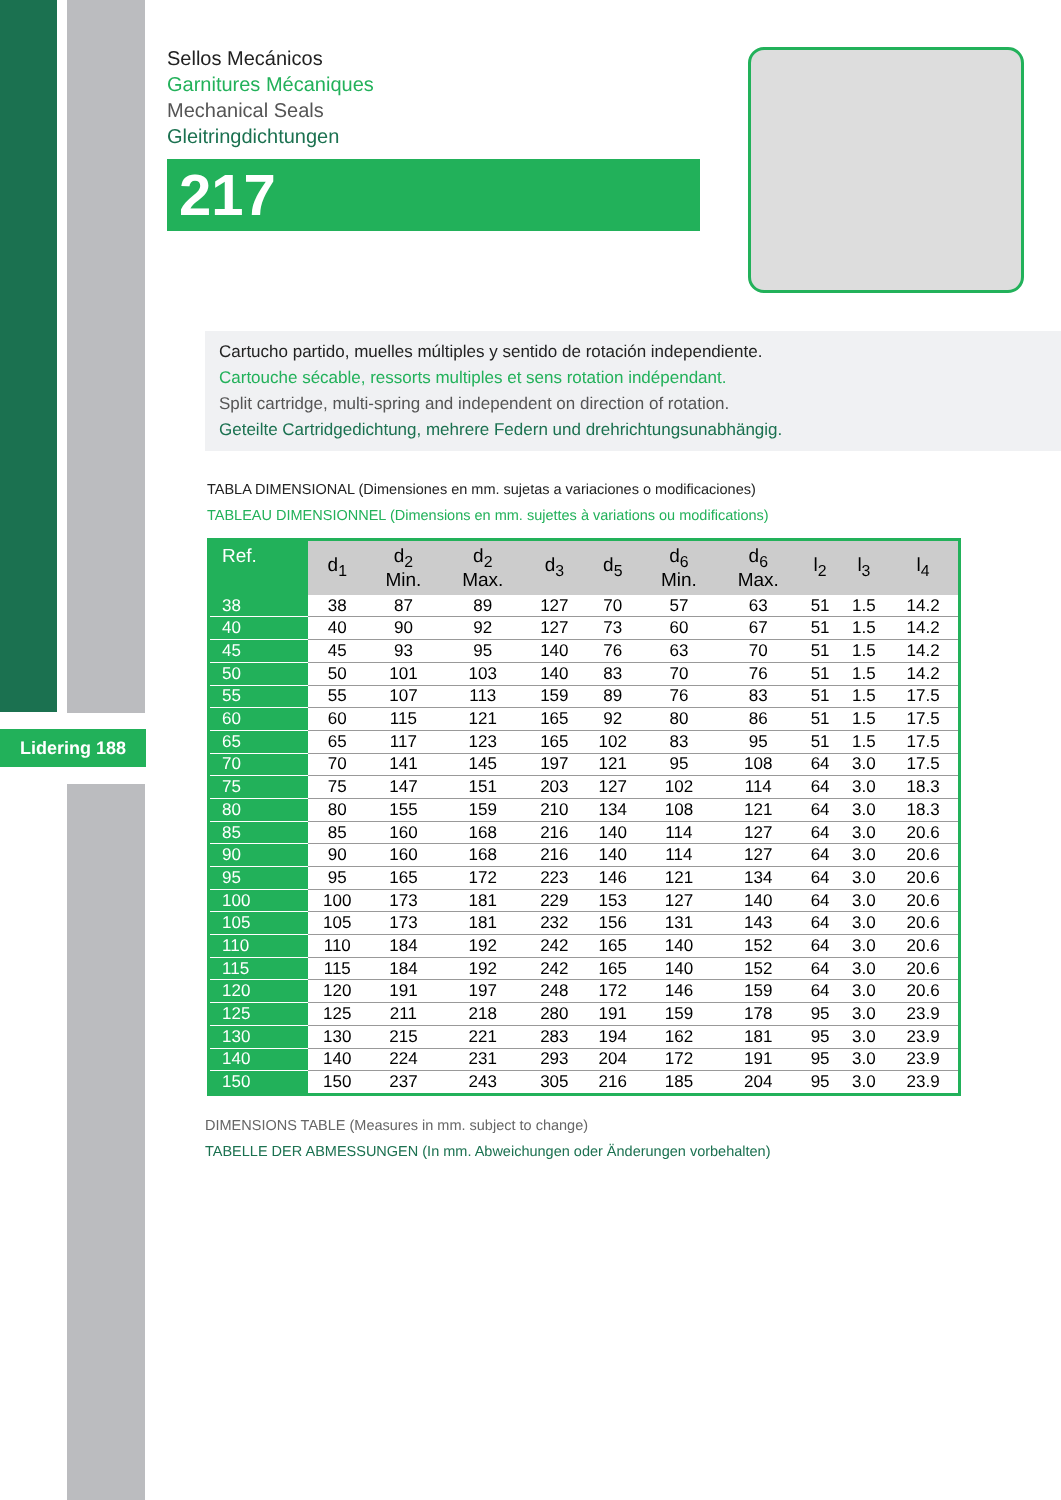Lidering 188
Sellos Mecánicos
Garnitures Mécaniques
Mechanical Seals
Gleitringdichtungen
217
Cartucho partido, muelles múltiples y sentido de rotación independiente.
Cartouche sécable, ressorts multiples et sens rotation indépendant.
Split cartridge, multi-spring and independent on direction of rotation.
Geteilte Cartridgedichtung, mehrere Federn und drehrichtungsunabhängig.
TABLA DIMENSIONAL (Dimensiones en mm. sujetas a variaciones o modificaciones)
TABLEAU DIMENSIONNEL (Dimensions en mm. sujettes à variations ou modifications)
| Ref. | d<sub>1</sub> | d<sub>2</sub> Min. | d<sub>2</sub> Max. | d<sub>3</sub> | d<sub>5</sub> | d<sub>6</sub> Min. | d<sub>6</sub> Max. | l<sub>2</sub> | l<sub>3</sub> | l<sub>4</sub> |
| --- | --- | --- | --- | --- | --- | --- | --- | --- | --- | --- |
| 38 | 38 | 87 | 89 | 127 | 70 | 57 | 63 | 51 | 1.5 | 14.2 |
| 40 | 40 | 90 | 92 | 127 | 73 | 60 | 67 | 51 | 1.5 | 14.2 |
| 45 | 45 | 93 | 95 | 140 | 76 | 63 | 70 | 51 | 1.5 | 14.2 |
| 50 | 50 | 101 | 103 | 140 | 83 | 70 | 76 | 51 | 1.5 | 14.2 |
| 55 | 55 | 107 | 113 | 159 | 89 | 76 | 83 | 51 | 1.5 | 17.5 |
| 60 | 60 | 115 | 121 | 165 | 92 | 80 | 86 | 51 | 1.5 | 17.5 |
| 65 | 65 | 117 | 123 | 165 | 102 | 83 | 95 | 51 | 1.5 | 17.5 |
| 70 | 70 | 141 | 145 | 197 | 121 | 95 | 108 | 64 | 3.0 | 17.5 |
| 75 | 75 | 147 | 151 | 203 | 127 | 102 | 114 | 64 | 3.0 | 18.3 |
| 80 | 80 | 155 | 159 | 210 | 134 | 108 | 121 | 64 | 3.0 | 18.3 |
| 85 | 85 | 160 | 168 | 216 | 140 | 114 | 127 | 64 | 3.0 | 20.6 |
| 90 | 90 | 160 | 168 | 216 | 140 | 114 | 127 | 64 | 3.0 | 20.6 |
| 95 | 95 | 165 | 172 | 223 | 146 | 121 | 134 | 64 | 3.0 | 20.6 |
| 100 | 100 | 173 | 181 | 229 | 153 | 127 | 140 | 64 | 3.0 | 20.6 |
| 105 | 105 | 173 | 181 | 232 | 156 | 131 | 143 | 64 | 3.0 | 20.6 |
| 110 | 110 | 184 | 192 | 242 | 165 | 140 | 152 | 64 | 3.0 | 20.6 |
| 115 | 115 | 184 | 192 | 242 | 165 | 140 | 152 | 64 | 3.0 | 20.6 |
| 120 | 120 | 191 | 197 | 248 | 172 | 146 | 159 | 64 | 3.0 | 20.6 |
| 125 | 125 | 211 | 218 | 280 | 191 | 159 | 178 | 95 | 3.0 | 23.9 |
| 130 | 130 | 215 | 221 | 283 | 194 | 162 | 181 | 95 | 3.0 | 23.9 |
| 140 | 140 | 224 | 231 | 293 | 204 | 172 | 191 | 95 | 3.0 | 23.9 |
| 150 | 150 | 237 | 243 | 305 | 216 | 185 | 204 | 95 | 3.0 | 23.9 |
DIMENSIONS TABLE (Measures in mm. subject to change)
TABELLE DER ABMESSUNGEN (In mm. Abweichungen oder Änderungen vorbehalten)